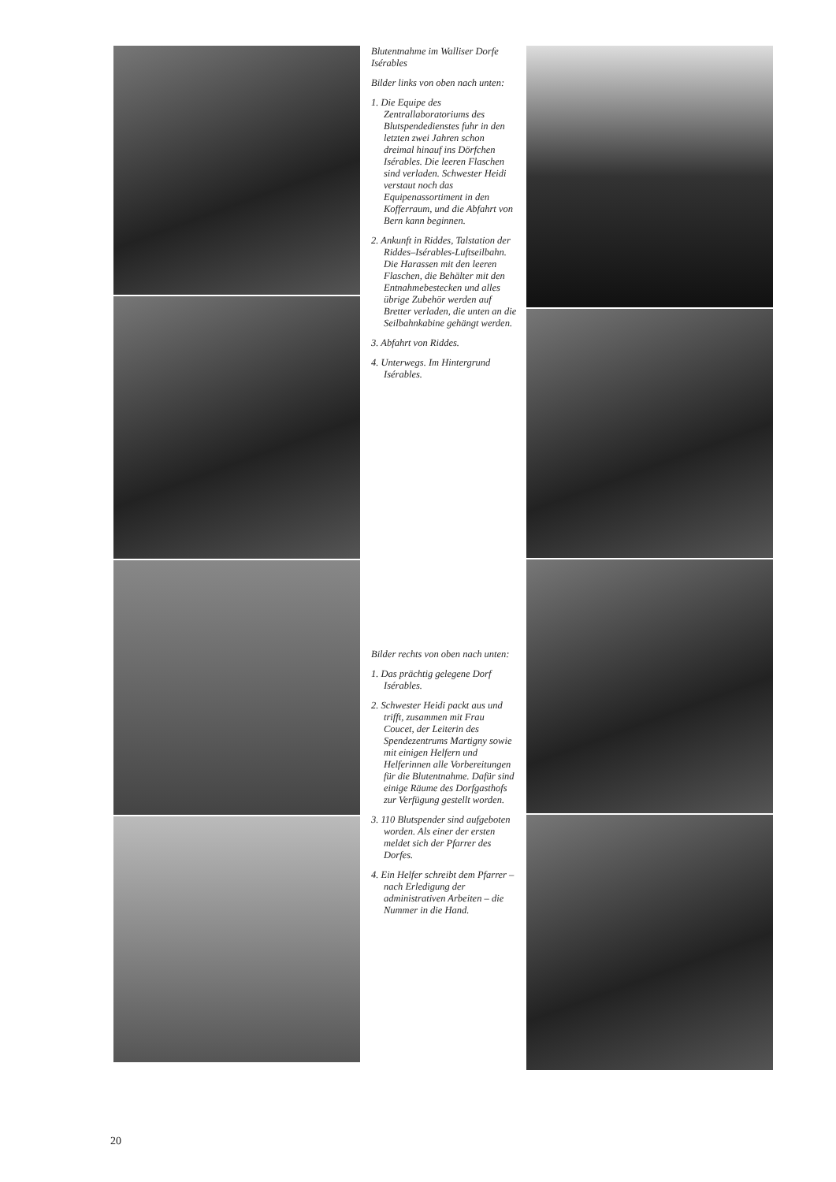Blutentnahme im Walliser Dorfe Isérables
Bilder links von oben nach unten:
1. Die Equipe des Zentrallaboratoriums des Blutspendedienstes fuhr in den letzten zwei Jahren schon dreimal hinauf ins Dörfchen Isérables. Die leeren Flaschen sind verladen. Schwester Heidi verstaut noch das Equipenassortiment in den Kofferraum, und die Abfahrt von Bern kann beginnen.
2. Ankunft in Riddes, Talstation der Riddes–Isérables-Luftseilbahn. Die Harassen mit den leeren Flaschen, die Behälter mit den Entnahmebestecken und alles übrige Zubehör werden auf Bretter verladen, die unten an die Seilbahnkabine gehängt werden.
3. Abfahrt von Riddes.
4. Unterwegs. Im Hintergrund Isérables.
Bilder rechts von oben nach unten:
1. Das prächtig gelegene Dorf Isérables.
2. Schwester Heidi packt aus und trifft, zusammen mit Frau Coucet, der Leiterin des Spendezentrums Martigny sowie mit einigen Helfern und Helferinnen alle Vorbereitungen für die Blutentnahme. Dafür sind einige Räume des Dorfgasthofs zur Verfügung gestellt worden.
3. 110 Blutspender sind aufgeboten worden. Als einer der ersten meldet sich der Pfarrer des Dorfes.
4. Ein Helfer schreibt dem Pfarrer – nach Erledigung der administrativen Arbeiten – die Nummer in die Hand.
20